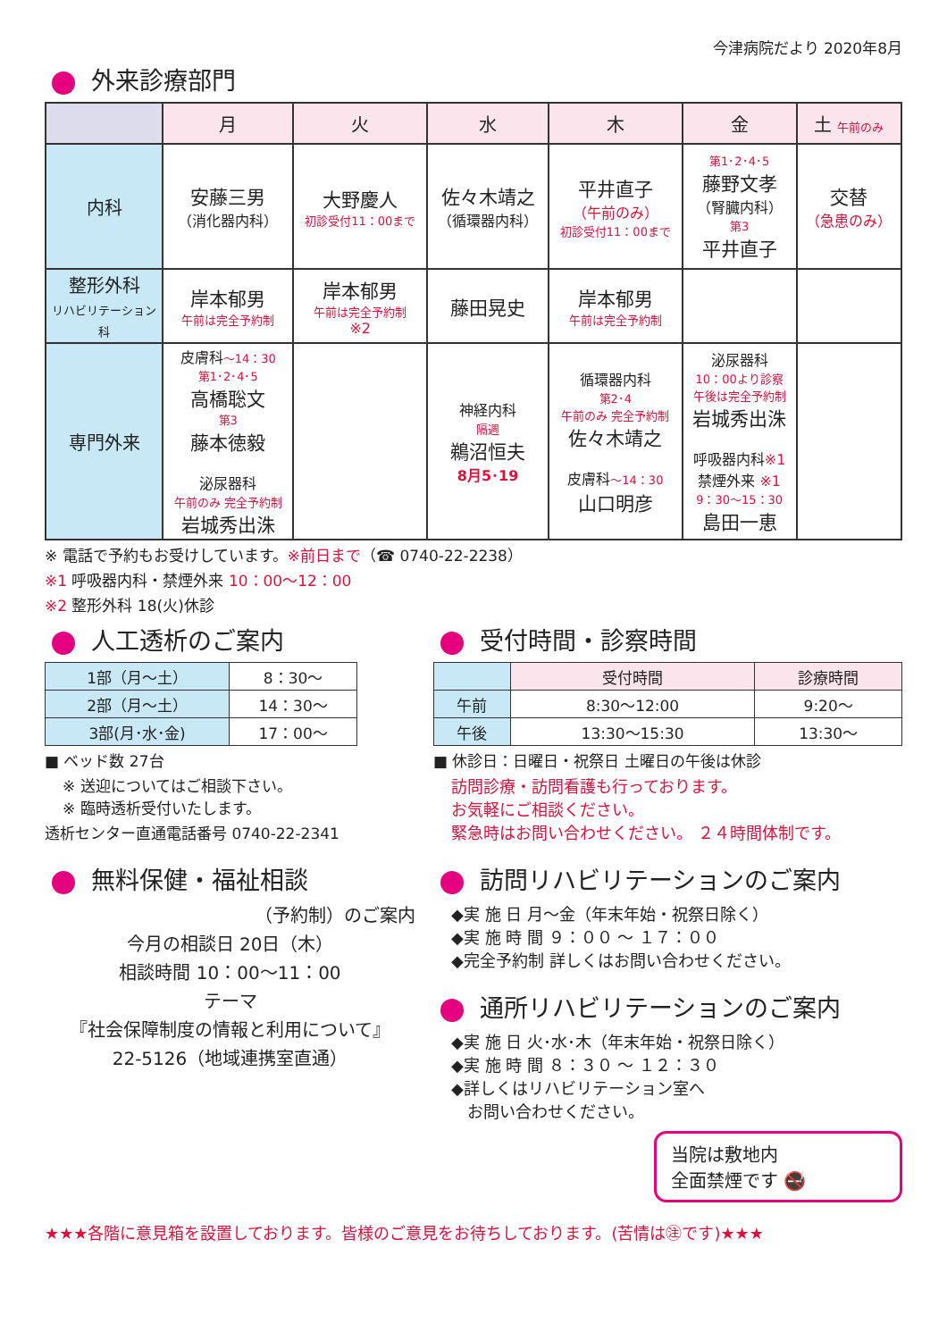今津病院だより 2020年8月
外来診療部門
| | 月 | 火 | 水 | 木 | 金 | 土 午前のみ |
| --- | --- | --- | --- | --- | --- | --- |
| 内科 | 安藤三男 （消化器内科） | 大野慶人 初診受付11：00まで | 佐々木靖之 （循環器内科） | 平井直子 （午前のみ） 初診受付11：00まで | 第1･2･4･5 藤野文孝 （腎臓内科） 第3 平井直子 | 交替 （急患のみ） |
| 整形外科 リハビリテーション科 | 岸本郁男 午前は完全予約制 | 岸本郁男 午前は完全予約制 ※2 | 藤田晃史 | 岸本郁男 午前は完全予約制 | | |
| 専門外来 | 皮膚科 ～14：30 第1･2･4･5 高橋聡文 第3 藤本徳毅 泌尿器科 午前のみ 完全予約制 岩城秀出洙 | | 神経内科 隔週 鵜沼恒夫 8月5･19 | 循環器内科 第2･4 午前のみ 完全予約制 佐々木靖之 皮膚科 ～14：30 山口明彦 | 泌尿器科 10：00より診察 午後は完全予約制 岩城秀出洙 呼吸器内科 ※1 禁煙外来 ※1 9：30～15：30 島田一恵 | |
※ 電話で予約もお受けしています。※前日まで（☎ 0740-22-2238）
※1 呼吸器内科・禁煙外来 10：00～12：00
※2 整形外科 18(火)休診
人工透析のご案内
| 1部（月～土） | 8：30～ |
| 2部（月～土） | 14：30～ |
| 3部(月･水･金) | 17：00～ |
■ ベッド数 27台
※ 送迎についてはご相談下さい。
※ 臨時透析受付いたします。
透析センター直通電話番号 0740-22-2341
無料保健・福祉相談
（予約制）のご案内
今月の相談日 20日（木）
相談時間 10：00～11：00
テーマ
『社会保障制度の情報と利用について』
22-5126（地域連携室直通）
受付時間・診察時間
| | 受付時間 | 診療時間 |
| 午前 | 8:30～12:00 | 9:20～ |
| 午後 | 13:30～15:30 | 13:30～ |
■ 休診日：日曜日・祝祭日 土曜日の午後は休診
訪問診療・訪問看護も行っております。
お気軽にご相談ください。
緊急時はお問い合わせください。 ２４時間体制です。
訪問リハビリテーションのご案内
◆実 施 日 月～金（年末年始・祝祭日除く）
◆実 施 時 間 ９：００ ～ １７：００
◆完全予約制 詳しくはお問い合わせください。
通所リハビリテーションのご案内
◆実 施 日 火･水･木（年末年始・祝祭日除く）
◆実 施 時 間 ８：３０ ～ １２：３０
◆詳しくはリハビリテーション室へ
　お問い合わせください。
当院は敷地内
全面禁煙です 🚭
★★★各階に意見箱を設置しております。皆様のご意見をお待ちしております。(苦情は㊟です)★★★